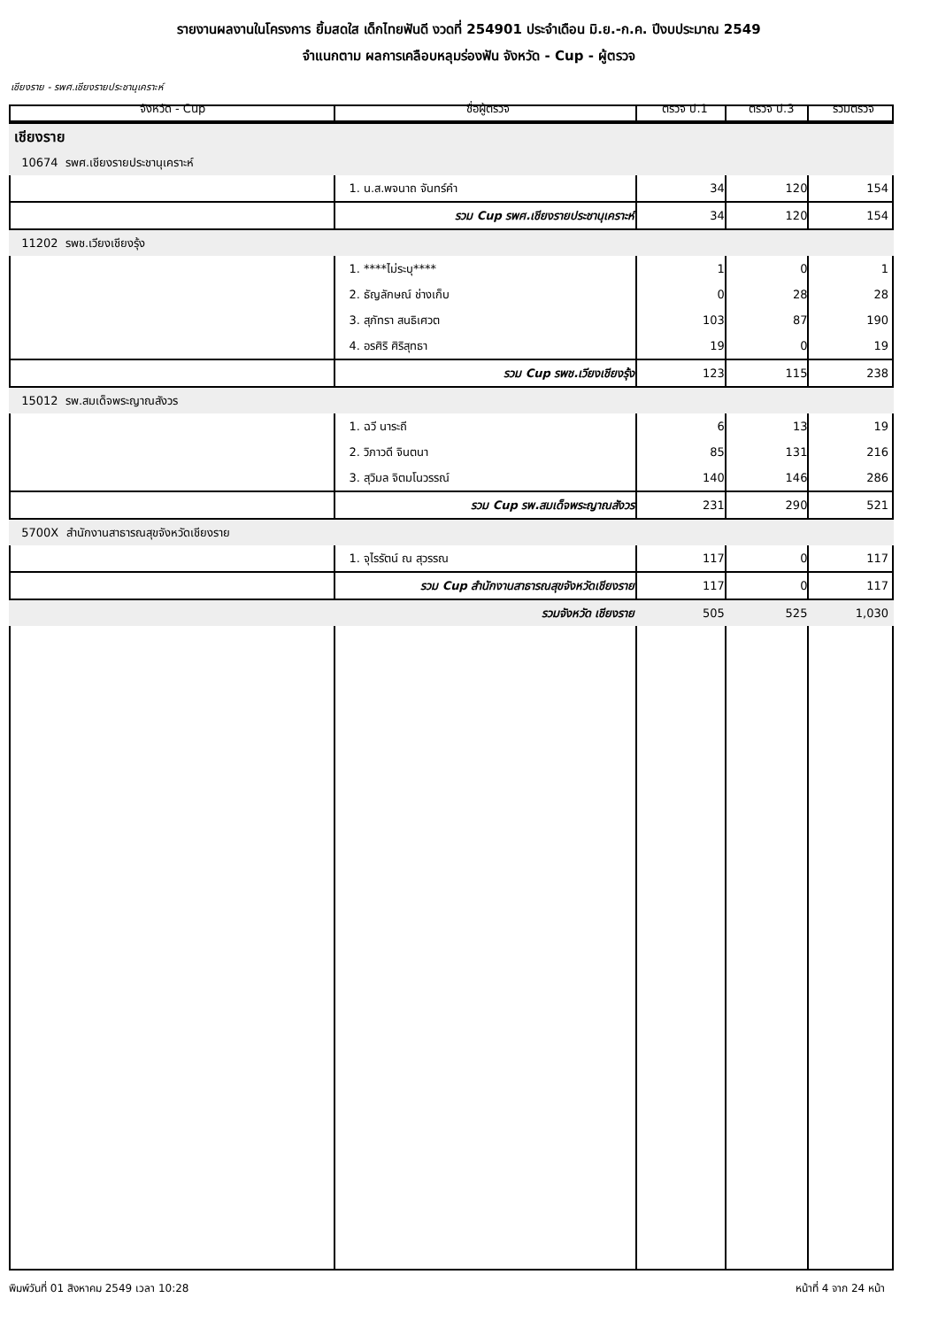รายงานผลงานในโครงการ ยิ้มสดใส เด็กไทยฟันดี งวดที่ 254901 ประจำเดือน มิ.ย.-ก.ค. ปีงบประมาณ 2549
จำแนกตาม ผลการเคลือบหลุมร่องฟัน จังหวัด - Cup - ผู้ตรวจ
เชียงราย - รพศ.เชียงรายประชานุเคราะห์
| จังหวัด - Cup | ชื่อผู้ตรวจ | ตรวจ ป.1 | ตรวจ ป.3 | รวมตรวจ |
| --- | --- | --- | --- | --- |
| เชียงราย | | | | |
| 10674 รพศ.เชียงรายประชานุเคราะห์ | | | | |
| | 1. น.ส.พจนาถ จันทร์คำ | 34 | 120 | 154 |
| | รวม Cup รพศ.เชียงรายประชานุเคราะห์ | 34 | 120 | 154 |
| 11202 รพช.เวียงเชียงรุ้ง | | | | |
| | 1. ****ไม่ระบุ**** | 1 | 0 | 1 |
| | 2. ธัญลักษณ์ ช่างเก็บ | 0 | 28 | 28 |
| | 3. สุภัทรา สนธิเศวต | 103 | 87 | 190 |
| | 4. อรศิริ ศิริสุทธา | 19 | 0 | 19 |
| | รวม Cup รพช.เวียงเชียงรุ้ง | 123 | 115 | 238 |
| 15012 รพ.สมเด็จพระญาณสังวร | | | | |
| | 1. ฉวี นาระถี | 6 | 13 | 19 |
| | 2. วิภาวดี จินตนา | 85 | 131 | 216 |
| | 3. สุวิมล จิตมโนวรรณ์ | 140 | 146 | 286 |
| | รวม Cup รพ.สมเด็จพระญาณสังวร | 231 | 290 | 521 |
| 5700X สำนักงานสาธารณสุขจังหวัดเชียงราย | | | | |
| | 1. จุไรรัตน์ ณ สุวรรณ | 117 | 0 | 117 |
| | รวม Cup สำนักงานสาธารณสุขจังหวัดเชียงราย | 117 | 0 | 117 |
| | รวมจังหวัด เชียงราย | 505 | 525 | 1,030 |
พิมพ์วันที่ 01 สิงหาคม 2549 เวลา 10:28 หน้าที่ 4 จาก 24 หน้า